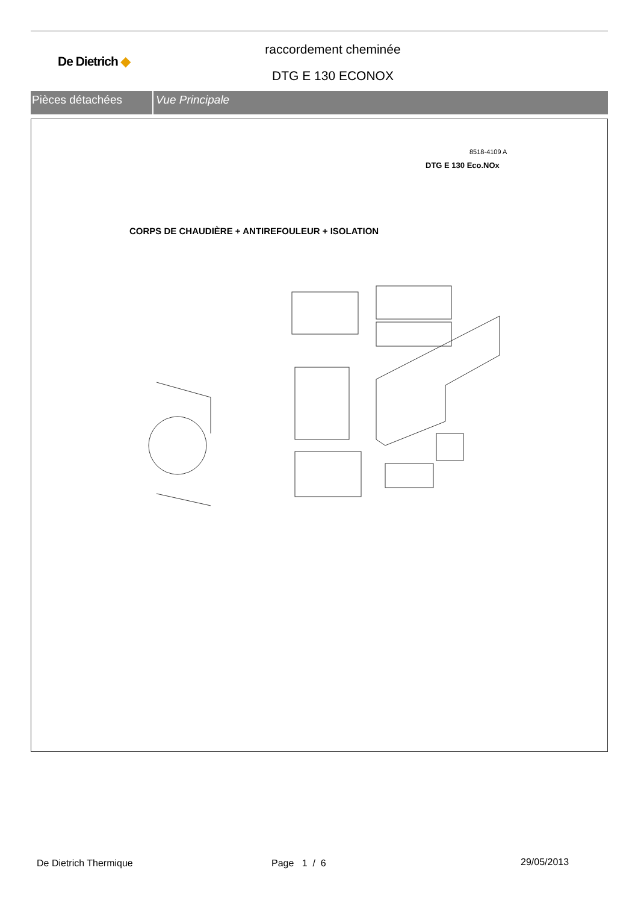De Dietrich ◆
raccordement cheminée
DTG E 130 ECONOX
Pièces détachées Vue Principale
8518-4109 A
DTG E 130 Eco.NOx
CORPS DE CHAUDIÈRE + ANTIREFOULEUR + ISOLATION
De Dietrich Thermique Page 1 / 6 29/05/2013